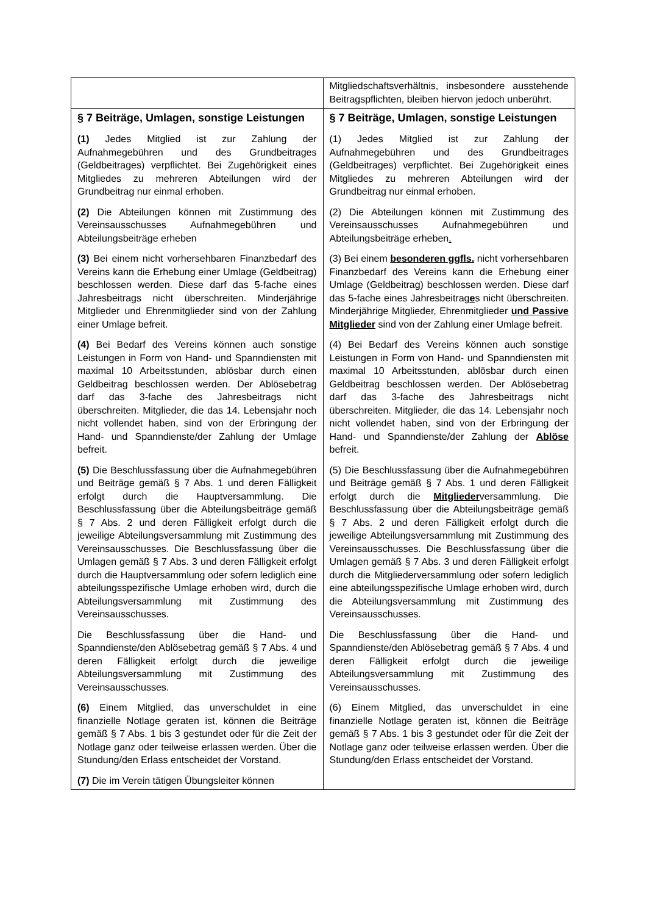| | Mitgliedschaftsverhältnis, insbesondere ausstehende Beitragspflichten, bleiben hiervon jedoch unberührt. |
| § 7 Beiträge, Umlagen, sonstige Leistungen (1) Jedes Mitglied ist zur Zahlung der Aufnahmegebühren und des Grundbeitrages (Geldbeitrages) verpflichtet. Bei Zugehörigkeit eines Mitgliedes zu mehreren Abteilungen wird der Grundbeitrag nur einmal erhoben. (2) Die Abteilungen können mit Zustimmung des Vereinsausschusses Aufnahmegebühren und Abteilungsbeiträge erheben (3) Bei einem nicht vorhersehbaren Finanzbedarf des Vereins kann die Erhebung einer Umlage (Geldbeitrag) beschlossen werden. Diese darf das 5-fache eines Jahresbeitrags nicht überschreiten. Minderjährige Mitglieder und Ehrenmitglieder sind von der Zahlung einer Umlage befreit. (4) Bei Bedarf des Vereins können auch sonstige Leistungen in Form von Hand- und Spanndiensten mit maximal 10 Arbeitsstunden, ablösbar durch einen Geldbeitrag beschlossen werden. Der Ablösebetrag darf das 3-fache des Jahresbeitrags nicht überschreiten. Mitglieder, die das 14. Lebensjahr noch nicht vollendet haben, sind von der Erbringung der Hand- und Spanndienste/der Zahlung der Umlage befreit. (5) Die Beschlussfassung über die Aufnahmegebühren und Beiträge gemäß § 7 Abs. 1 und deren Fälligkeit erfolgt durch die Hauptversammlung. Die Beschlussfassung über die Abteilungsbeiträge gemäß § 7 Abs. 2 und deren Fälligkeit erfolgt durch die jeweilige Abteilungsversammlung mit Zustimmung des Vereinsausschusses. Die Beschlussfassung über die Umlagen gemäß § 7 Abs. 3 und deren Fälligkeit erfolgt durch die Hauptversammlung oder sofern lediglich eine abteilungsspezifische Umlage erhoben wird, durch die Abteilungsversammlung mit Zustimmung des Vereinsausschusses. Die Beschlussfassung über die Hand- und Spanndienste/den Ablösebetrag gemäß § 7 Abs. 4 und deren Fälligkeit erfolgt durch die jeweilige Abteilungsversammlung mit Zustimmung des Vereinsausschusses. (6) Einem Mitglied, das unverschuldet in eine finanzielle Notlage geraten ist, können die Beiträge gemäß § 7 Abs. 1 bis 3 gestundet oder für die Zeit der Notlage ganz oder teilweise erlassen werden. Über die Stundung/den Erlass entscheidet der Vorstand. (7) Die im Verein tätigen Übungsleiter können | § 7 Beiträge, Umlagen, sonstige Leistungen (1) Jedes Mitglied ist zur Zahlung der Aufnahmegebühren und des Grundbeitrages (Geldbeitrages) verpflichtet. Bei Zugehörigkeit eines Mitgliedes zu mehreren Abteilungen wird der Grundbeitrag nur einmal erhoben. (2) Die Abteilungen können mit Zustimmung des Vereinsausschusses Aufnahmegebühren und Abteilungsbeiträge erheben . (3) Bei einem besonderen ggfls. nicht vorhersehbaren Finanzbedarf des Vereins kann die Erhebung einer Umlage (Geldbeitrag) beschlossen werden. Diese darf das 5-fache eines Jahresbeitrag e s nicht überschreiten. Minderjährige Mitglieder, Ehrenmitglieder und Passive Mitglieder sind von der Zahlung einer Umlage befreit. (4) Bei Bedarf des Vereins können auch sonstige Leistungen in Form von Hand- und Spanndiensten mit maximal 10 Arbeitsstunden, ablösbar durch einen Geldbeitrag beschlossen werden. Der Ablösebetrag darf das 3-fache des Jahresbeitrags nicht überschreiten. Mitglieder, die das 14. Lebensjahr noch nicht vollendet haben, sind von der Erbringung der Hand- und Spanndienste/der Zahlung der Ablöse befreit. (5) Die Beschlussfassung über die Aufnahmegebühren und Beiträge gemäß § 7 Abs. 1 und deren Fälligkeit erfolgt durch die Mitglieder versammlung. Die Beschlussfassung über die Abteilungsbeiträge gemäß § 7 Abs. 2 und deren Fälligkeit erfolgt durch die jeweilige Abteilungsversammlung mit Zustimmung des Vereinsausschusses. Die Beschlussfassung über die Umlagen gemäß § 7 Abs. 3 und deren Fälligkeit erfolgt durch die Mitgliederversammlung oder sofern lediglich eine abteilungsspezifische Umlage erhoben wird, durch die Abteilungsversammlung mit Zustimmung des Vereinsausschusses. Die Beschlussfassung über die Hand- und Spanndienste/den Ablösebetrag gemäß § 7 Abs. 4 und deren Fälligkeit erfolgt durch die jeweilige Abteilungsversammlung mit Zustimmung des Vereinsausschusses. (6) Einem Mitglied, das unverschuldet in eine finanzielle Notlage geraten ist, können die Beiträge gemäß § 7 Abs. 1 bis 3 gestundet oder für die Zeit der Notlage ganz oder teilweise erlassen werden. Über die Stundung/den Erlass entscheidet der Vorstand. |